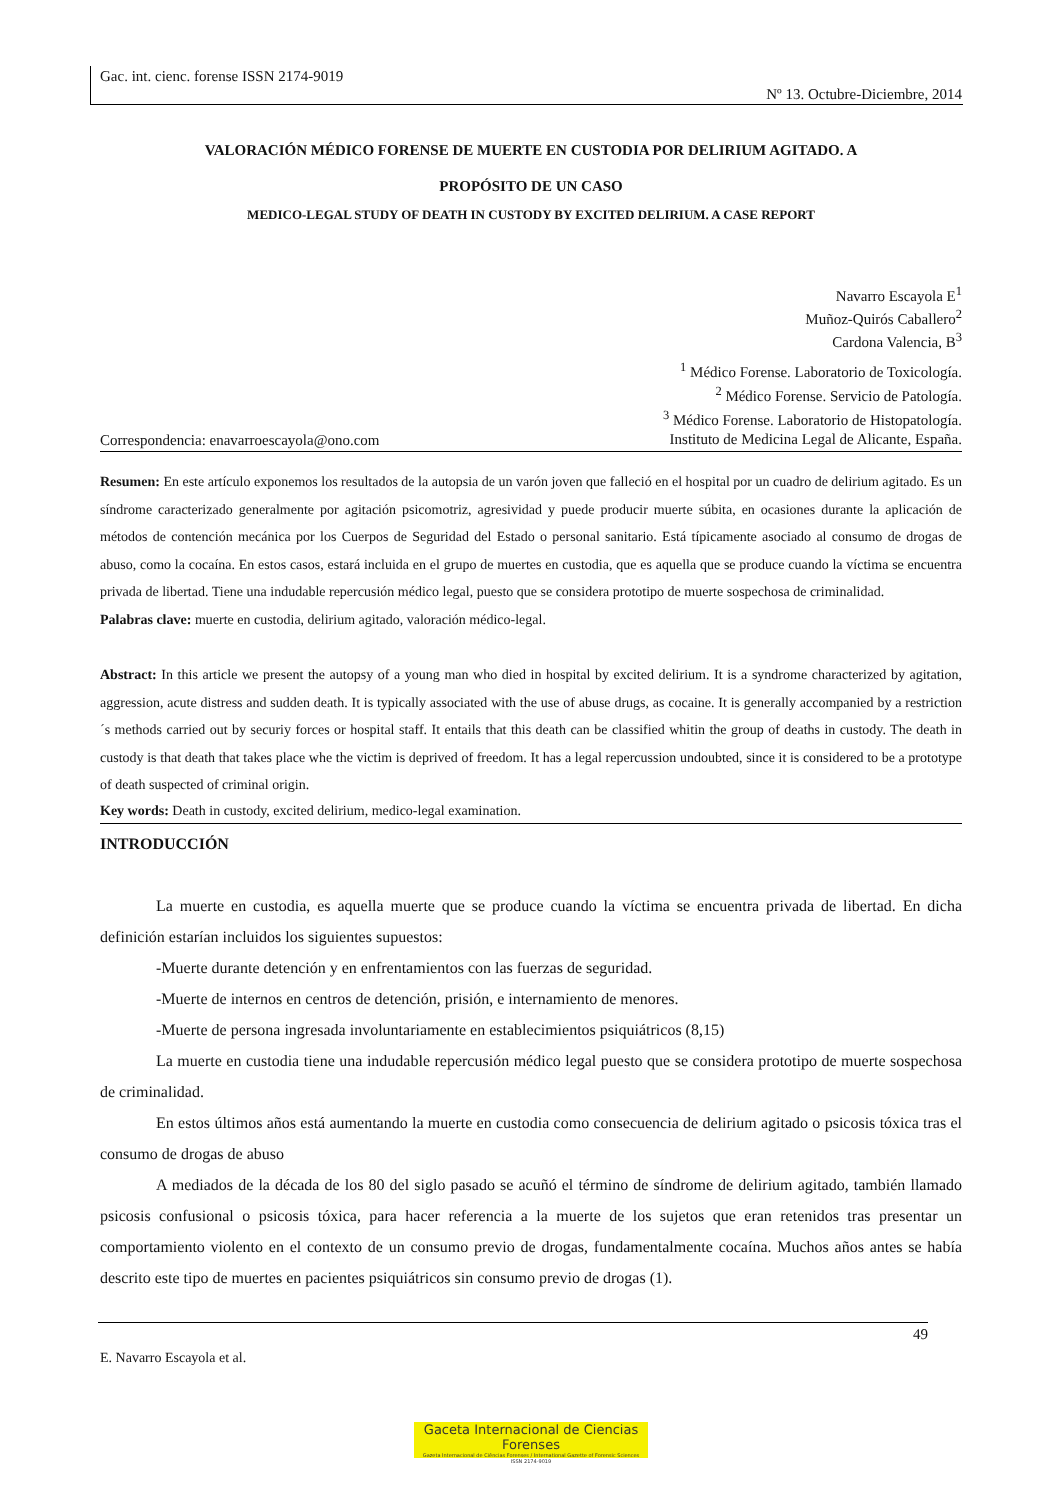Gac. int. cienc. forense ISSN 2174-9019
Nº 13. Octubre-Diciembre, 2014
V ALORACIÓN MÉDICO FORENSE DE MUERTE EN CUSTODIA POR DELIRIUM AGITADO. A
PROPÓSITO DE UN CASO
MEDICO-LEGAL STUDY OF DEATH IN CUSTODY BY EXCITED DELIRIUM. A CASE REPORT
Navarro Escayola E<sup>1</sup>
Muñoz-Quirós Caballero<sup>2</sup>
Cardona Valencia, B<sup>3</sup>
<sup>1</sup> Médico Forense. Laboratorio de Toxicología.
<sup>2</sup> Médico Forense. Servicio de Patología.
<sup>3</sup> Médico Forense. Laboratorio de Histopatología.
Instituto de Medicina Legal de Alicante, España.
Correspondencia: enavarroescayola@ono.com
Resumen: En este artículo exponemos los resultados de la autopsia de un varón joven que falleció en el hospital por un cuadro de delirium agitado. Es un síndrome caracterizado generalmente por agitación psicomotriz, agresividad y puede producir muerte súbita, en ocasiones durante la aplicación de métodos de contención mecánica por los Cuerpos de Seguridad del Estado o personal sanitario. Está típicamente asociado al consumo de drogas de abuso, como la cocaína. En estos casos, estará incluida en el grupo de muertes en custodia, que es aquella que se produce cuando la víctima se encuentra privada de libertad. Tiene una indudable repercusión médico legal, puesto que se considera prototipo de muerte sospechosa de criminalidad.
Palabras clave: muerte en custodia, delirium agitado, valoración médico-legal.
Abstract: In this article we present the autopsy of a young man who died in hospital by excited delirium. It is a syndrome characterized by agitation, aggression, acute distress and sudden death. It is typically associated with the use of abuse drugs, as cocaine. It is generally accompanied by a restriction´s methods carried out by securiy forces or hospital staff. It entails that this death can be classified whitin the group of deaths in custody. The death in custody is that death that takes place whe the victim is deprived of freedom. It has a legal repercussion undoubted, since it is considered to be a prototype of death suspected of criminal origin.
Key words: Death in custody, excited delirium, medico-legal examination.
INTRODUCCIÓN
La muerte en custodia, es aquella muerte que se produce cuando la víctima se encuentra privada de libertad. En dicha definición estarían incluidos los siguientes supuestos:
-Muerte durante detención y en enfrentamientos con las fuerzas de seguridad.
-Muerte de internos en centros de detención, prisión, e internamiento de menores.
-Muerte de persona ingresada involuntariamente en establecimientos psiquiátricos (8,15)
La muerte en custodia tiene una indudable repercusión médico legal puesto que se considera prototipo de muerte sospechosa de criminalidad.
En estos últimos años está aumentando la muerte en custodia como consecuencia de delirium agitado o psicosis tóxica tras el consumo de drogas de abuso
A mediados de la década de los 80 del siglo pasado se acuñó el término de síndrome de delirium agitado, también llamado psicosis confusional o psicosis tóxica, para hacer referencia a la muerte de los sujetos que eran retenidos tras presentar un comportamiento violento en el contexto de un consumo previo de drogas, fundamentalmente cocaína. Muchos años antes se había descrito este tipo de muertes en pacientes psiquiátricos sin consumo previo de drogas (1).
49
E. Navarro Escayola et al.
Gaceta Internacional de Ciencias Forenses
Gazeta Internacional de Ciências Forenses / International Gazette of Forensic Sciences
ISSN 2174-9019